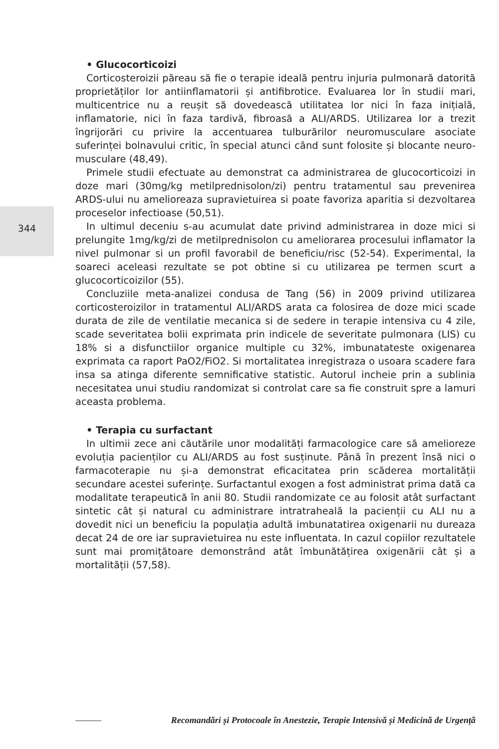344
• Glucocorticoizi
Corticosteroizii păreau să fie o terapie ideală pentru injuria pulmonară datorită proprietăților lor antiinflamatorii și antifibrotice. Evaluarea lor în studii mari, multicentrice nu a reușit să dovedească utilitatea lor nici în faza inițială, inflamatorie, nici în faza tardivă, fibroasă a ALI/ARDS. Utilizarea lor a trezit îngrijorări cu privire la accentuarea tulburărilor neuromusculare asociate suferinței bolnavului critic, în special atunci când sunt folosite și blocante neuro-musculare (48,49).
Primele studii efectuate au demonstrat ca administrarea de glucocorticoizi in doze mari (30mg/kg metilprednisolon/zi) pentru tratamentul sau prevenirea ARDS-ului nu amelioreaza supravietuirea si poate favoriza aparitia si dezvoltarea proceselor infectioase (50,51).
In ultimul deceniu s-au acumulat date privind administrarea in doze mici si prelungite 1mg/kg/zi de metilprednisolon cu ameliorarea procesului inflamator la nivel pulmonar si un profil favorabil de beneficiu/risc (52-54). Experimental, la soareci aceleasi rezultate se pot obtine si cu utilizarea pe termen scurt a glucocorticoizilor (55).
Concluziile meta-analizei condusa de Tang (56) in 2009 privind utilizarea corticosteroizilor in tratamentul ALI/ARDS arata ca folosirea de doze mici scade durata de zile de ventilatie mecanica si de sedere in terapie intensiva cu 4 zile, scade severitatea bolii exprimata prin indicele de severitate pulmonara (LIS) cu 18% si a disfunctiilor organice multiple cu 32%, imbunatateste oxigenarea exprimata ca raport PaO2/FiO2. Si mortalitatea inregistraza o usoara scadere fara insa sa atinga diferente semnificative statistic. Autorul incheie prin a sublinia necesitatea unui studiu randomizat si controlat care sa fie construit spre a lamuri aceasta problema.
• Terapia cu surfactant
In ultimii zece ani căutările unor modalități farmacologice care să amelioreze evoluția pacienților cu ALI/ARDS au fost susținute. Până în prezent însă nici o farmacoterapie nu și-a demonstrat eficacitatea prin scăderea mortalității secundare acestei suferințe. Surfactantul exogen a fost administrat prima dată ca modalitate terapeutică în anii 80. Studii randomizate ce au folosit atât surfactant sintetic cât și natural cu administrare intratraheală la pacienții cu ALI nu a dovedit nici un beneficiu la populația adultă imbunatatirea oxigenarii nu dureaza decat 24 de ore iar supravietuirea nu este influentata. In cazul copiilor rezultatele sunt mai promițătoare demonstrând atât îmbunătățirea oxigenării cât și a mortalității (57,58).
Recomandări și Protocoale în Anestezie, Terapie Intensivă și Medicină de Urgență